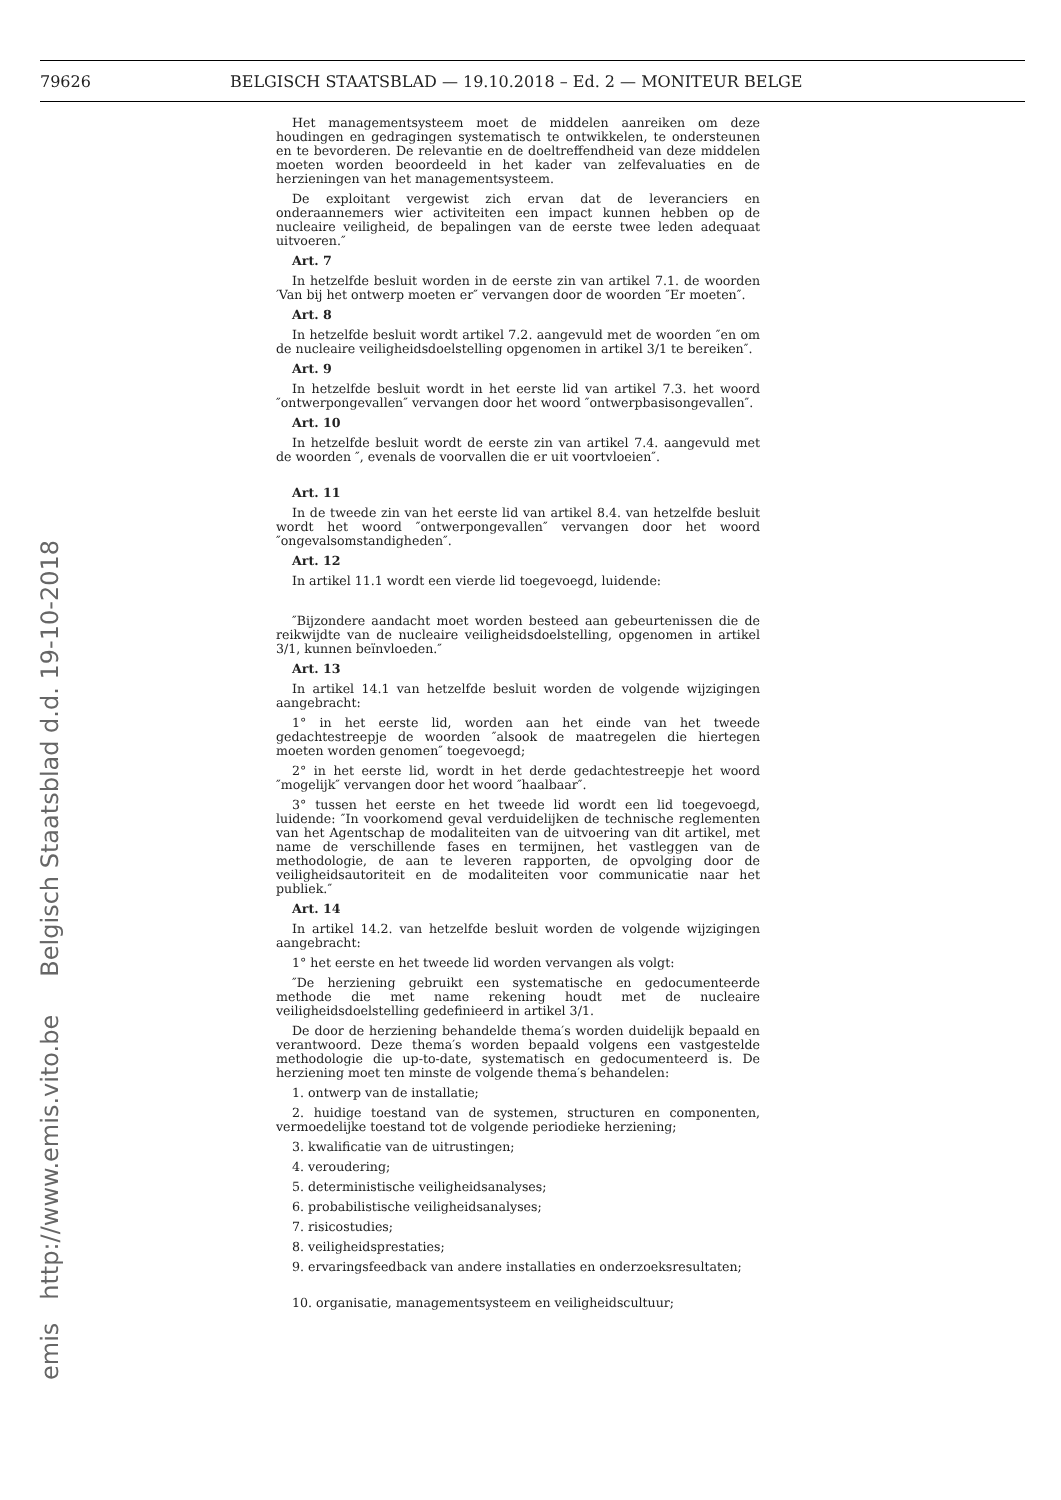79626 BELGISCH STAATSBLAD — 19.10.2018 – Ed. 2 — MONITEUR BELGE
emis http://www.emis.vito.be Belgisch Staatsblad d.d. 19-10-2018
Het managementsysteem moet de middelen aanreiken om deze houdingen en gedragingen systematisch te ontwikkelen, te ondersteunen en te bevorderen. De relevantie en de doeltreffendheid van deze middelen moeten worden beoordeeld in het kader van zelfevaluaties en de herzieningen van het managementsysteem.
De exploitant vergewist zich ervan dat de leveranciers en onderaannemers wier activiteiten een impact kunnen hebben op de nucleaire veiligheid, de bepalingen van de eerste twee leden adequaat uitvoeren.″
Art. 7
In hetzelfde besluit worden in de eerste zin van artikel 7.1. de woorden ′Van bij het ontwerp moeten er″ vervangen door de woorden ″Er moeten″.
Art. 8
In hetzelfde besluit wordt artikel 7.2. aangevuld met de woorden ″en om de nucleaire veiligheidsdoelstelling opgenomen in artikel 3/1 te bereiken″.
Art. 9
In hetzelfde besluit wordt in het eerste lid van artikel 7.3. het woord ″ontwerpongevallen″ vervangen door het woord ″ontwerpbasisongevallen″.
Art. 10
In hetzelfde besluit wordt de eerste zin van artikel 7.4. aangevuld met de woorden ″, evenals de voorvallen die er uit voortvloeien″.
Art. 11
In de tweede zin van het eerste lid van artikel 8.4. van hetzelfde besluit wordt het woord ″ontwerpongevallen″ vervangen door het woord ″ongevalsomstandigheden″.
Art. 12
In artikel 11.1 wordt een vierde lid toegevoegd, luidende:
″Bijzondere aandacht moet worden besteed aan gebeurtenissen die de reikwijdte van de nucleaire veiligheidsdoelstelling, opgenomen in artikel 3/1, kunnen beïnvloeden.″
Art. 13
In artikel 14.1 van hetzelfde besluit worden de volgende wijzigingen aangebracht:
1° in het eerste lid, worden aan het einde van het tweede gedachtestreepje de woorden ″alsook de maatregelen die hiertegen moeten worden genomen″ toegevoegd;
2° in het eerste lid, wordt in het derde gedachtestreepje het woord ″mogelijk″ vervangen door het woord ″haalbaar″.
3° tussen het eerste en het tweede lid wordt een lid toegevoegd, luidende: ″In voorkomend geval verduidelijken de technische reglementen van het Agentschap de modaliteiten van de uitvoering van dit artikel, met name de verschillende fases en termijnen, het vastleggen van de methodologie, de aan te leveren rapporten, de opvolging door de veiligheidsautoriteit en de modaliteiten voor communicatie naar het publiek.″
Art. 14
In artikel 14.2. van hetzelfde besluit worden de volgende wijzigingen aangebracht:
1° het eerste en het tweede lid worden vervangen als volgt:
″De herziening gebruikt een systematische en gedocumenteerde methode die met name rekening houdt met de nucleaire veiligheidsdoelstelling gedefinieerd in artikel 3/1.
De door de herziening behandelde thema′s worden duidelijk bepaald en verantwoord. Deze thema′s worden bepaald volgens een vastgestelde methodologie die up-to-date, systematisch en gedocumenteerd is. De herziening moet ten minste de volgende thema′s behandelen:
1. ontwerp van de installatie;
2. huidige toestand van de systemen, structuren en componenten, vermoedelijke toestand tot de volgende periodieke herziening;
3. kwalificatie van de uitrustingen;
4. veroudering;
5. deterministische veiligheidsanalyses;
6. probabilistische veiligheidsanalyses;
7. risicostudies;
8. veiligheidsprestaties;
9. ervaringsfeedback van andere installaties en onderzoeksresultaten;
10. organisatie, managementsysteem en veiligheidscultuur;